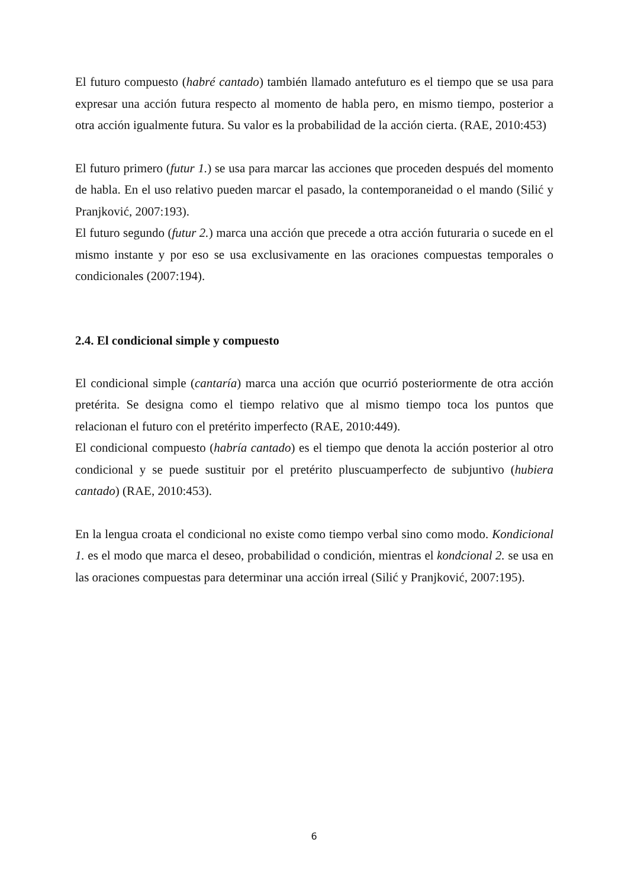El futuro compuesto (habré cantado) también llamado antefuturo es el tiempo que se usa para expresar una acción futura respecto al momento de habla pero, en mismo tiempo, posterior a otra acción igualmente futura. Su valor es la probabilidad de la acción cierta. (RAE, 2010:453)
El futuro primero (futur 1.) se usa para marcar las acciones que proceden después del momento de habla. En el uso relativo pueden marcar el pasado, la contemporaneidad o el mando (Silić y Pranjković, 2007:193).
El futuro segundo (futur 2.) marca una acción que precede a otra acción futuraria o sucede en el mismo instante y por eso se usa exclusivamente en las oraciones compuestas temporales o condicionales (2007:194).
2.4. El condicional simple y compuesto
El condicional simple (cantaría) marca una acción que ocurrió posteriormente de otra acción pretérita. Se designa como el tiempo relativo que al mismo tiempo toca los puntos que relacionan el futuro con el pretérito imperfecto (RAE, 2010:449).
El condicional compuesto (habría cantado) es el tiempo que denota la acción posterior al otro condicional y se puede sustituir por el pretérito pluscuamperfecto de subjuntivo (hubiera cantado) (RAE, 2010:453).
En la lengua croata el condicional no existe como tiempo verbal sino como modo. Kondicional 1. es el modo que marca el deseo, probabilidad o condición, mientras el kondcional 2. se usa en las oraciones compuestas para determinar una acción irreal (Silić y Pranjković, 2007:195).
6